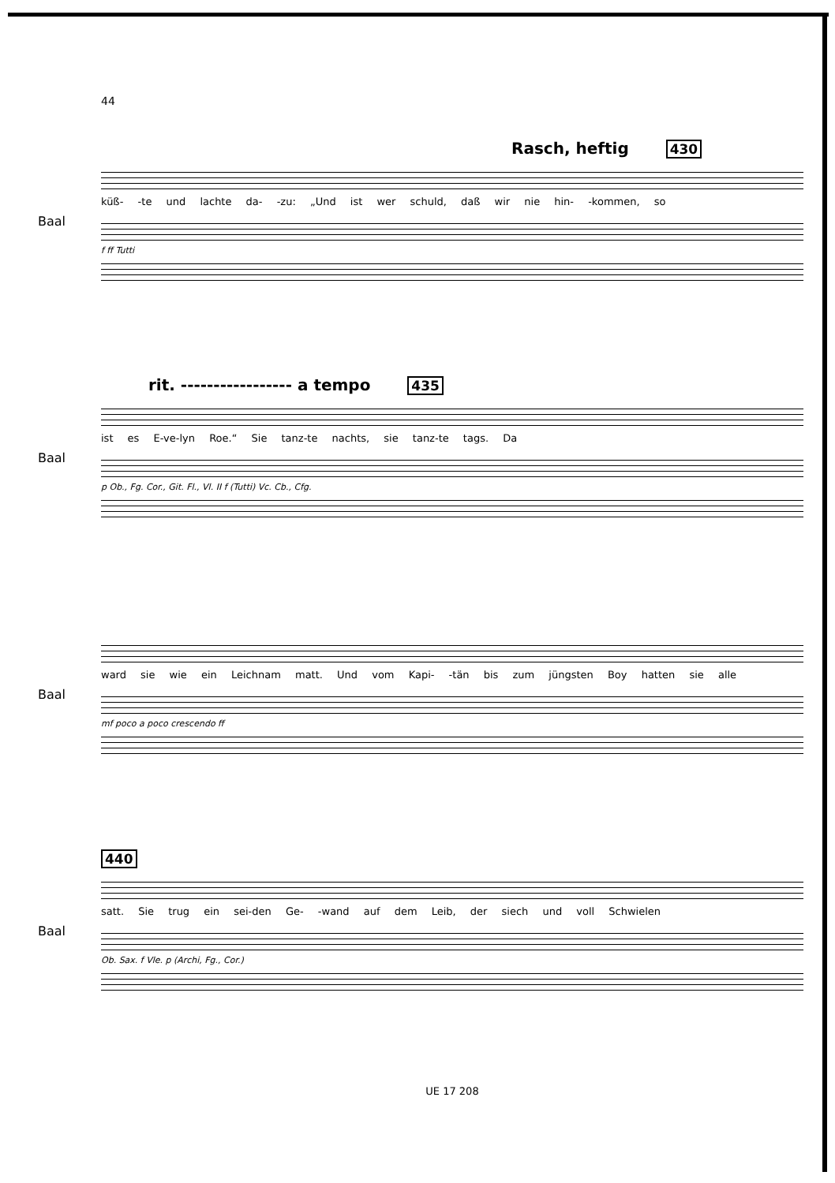44
Baal
Rasch, heftig 430
küß- -te und lachte da- -zu: „Und ist wer schuld, daß wir nie hin- -kommen, so
f ff Tutti
Baal
rit. ----------------- a tempo 435
ist es E-ve-lyn Roe.“ Sie tanz-te nachts, sie tanz-te tags. Da
p Ob., Fg. Cor., Git. Fl., Vl. II f (Tutti) Vc. Cb., Cfg.
Baal
ward sie wie ein Leichnam matt. Und vom Kapi- -tän bis zum jüngsten Boy hatten sie alle
mf poco a poco crescendo ff
Baal
440
satt. Sie trug ein sei-den Ge- -wand auf dem Leib, der siech und voll Schwielen
Ob. Sax. f Vle. p (Archi, Fg., Cor.)
UE 17 208